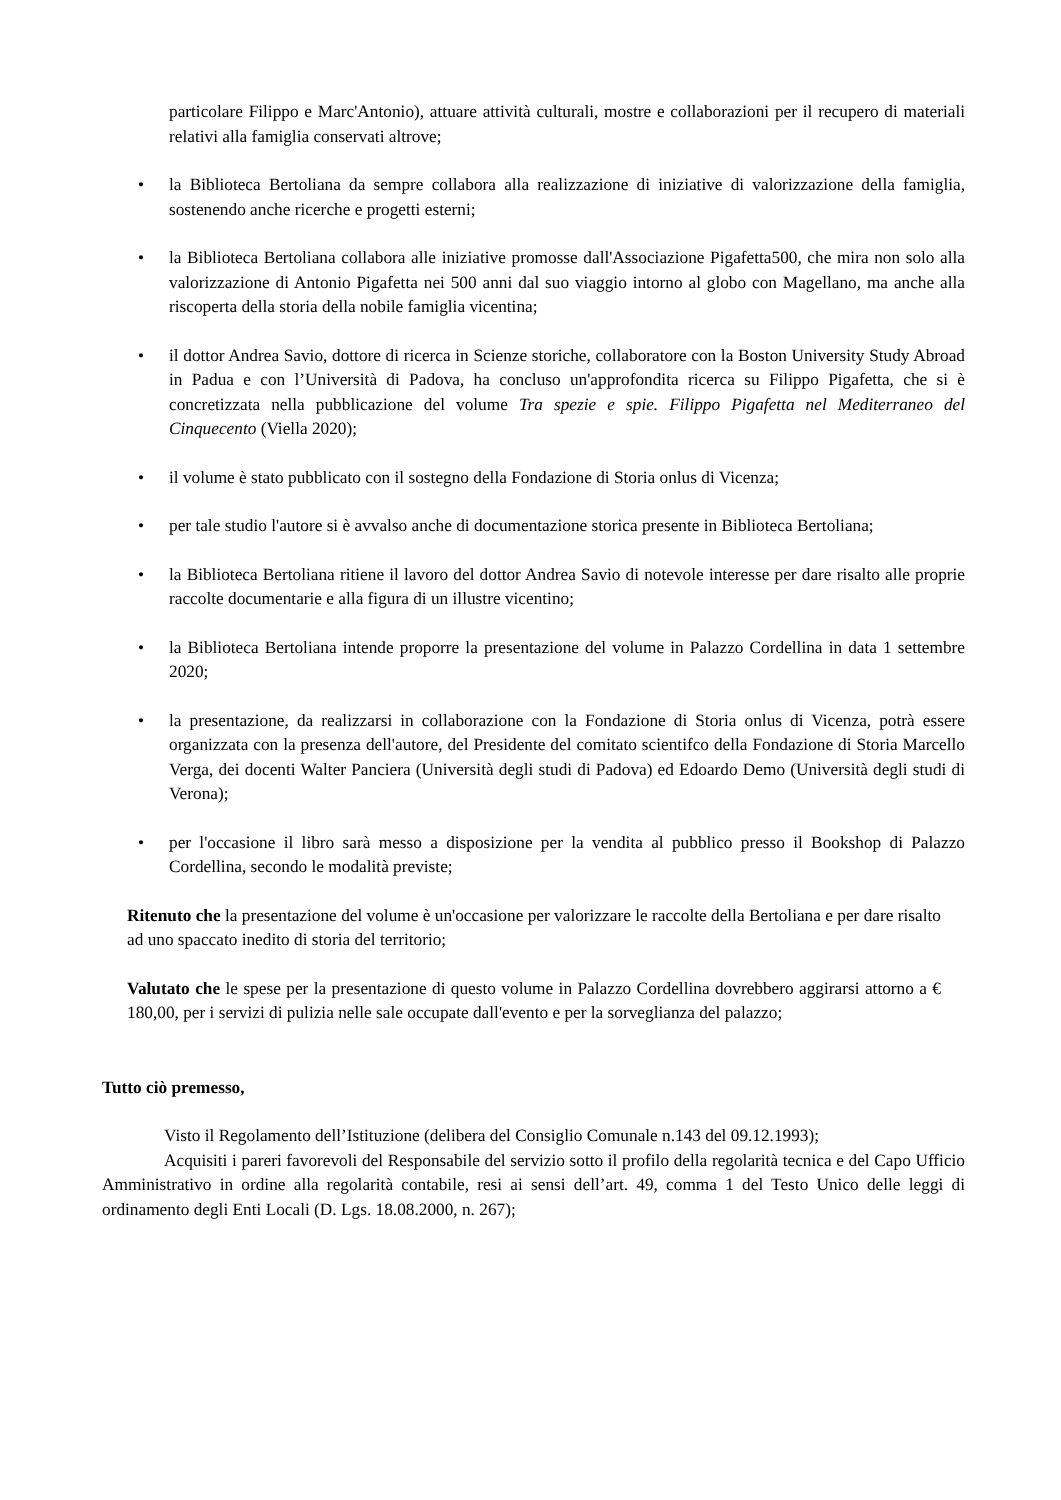particolare Filippo e Marc'Antonio), attuare attività culturali, mostre e collaborazioni per il recupero di materiali relativi alla famiglia conservati altrove;
• la Biblioteca Bertoliana da sempre collabora alla realizzazione di iniziative di valorizzazione della famiglia, sostenendo anche ricerche e progetti esterni;
• la Biblioteca Bertoliana collabora alle iniziative promosse dall'Associazione Pigafetta500, che mira non solo alla valorizzazione di Antonio Pigafetta nei 500 anni dal suo viaggio intorno al globo con Magellano, ma anche alla riscoperta della storia della nobile famiglia vicentina;
• il dottor Andrea Savio, dottore di ricerca in Scienze storiche, collaboratore con la Boston University Study Abroad in Padua e con l’Università di Padova, ha concluso un'approfondita ricerca su Filippo Pigafetta, che si è concretizzata nella pubblicazione del volume Tra spezie e spie. Filippo Pigafetta nel Mediterraneo del Cinquecento (Viella 2020);
• il volume è stato pubblicato con il sostegno della Fondazione di Storia onlus di Vicenza;
• per tale studio l'autore si è avvalso anche di documentazione storica presente in Biblioteca Bertoliana;
• la Biblioteca Bertoliana ritiene il lavoro del dottor Andrea Savio di notevole interesse per dare risalto alle proprie raccolte documentarie e alla figura di un illustre vicentino;
• la Biblioteca Bertoliana intende proporre la presentazione del volume in Palazzo Cordellina in data 1 settembre 2020;
• la presentazione, da realizzarsi in collaborazione con la Fondazione di Storia onlus di Vicenza, potrà essere organizzata con la presenza dell'autore, del Presidente del comitato scientifco della Fondazione di Storia Marcello Verga, dei docenti Walter Panciera (Università degli studi di Padova) ed Edoardo Demo (Università degli studi di Verona);
• per l'occasione il libro sarà messo a disposizione per la vendita al pubblico presso il Bookshop di Palazzo Cordellina, secondo le modalità previste;
Ritenuto che la presentazione del volume è un'occasione per valorizzare le raccolte della Bertoliana e per dare risalto ad uno spaccato inedito di storia del territorio;
Valutato che le spese per la presentazione di questo volume in Palazzo Cordellina dovrebbero aggirarsi attorno a € 180,00, per i servizi di pulizia nelle sale occupate dall'evento e per la sorveglianza del palazzo;
Tutto ciò premesso,
Visto il Regolamento dell’Istituzione (delibera del Consiglio Comunale n.143 del 09.12.1993);
Acquisiti i pareri favorevoli del Responsabile del servizio sotto il profilo della regolarità tecnica e del Capo Ufficio Amministrativo in ordine alla regolarità contabile, resi ai sensi dell’art. 49, comma 1 del Testo Unico delle leggi di ordinamento degli Enti Locali (D. Lgs. 18.08.2000, n. 267);